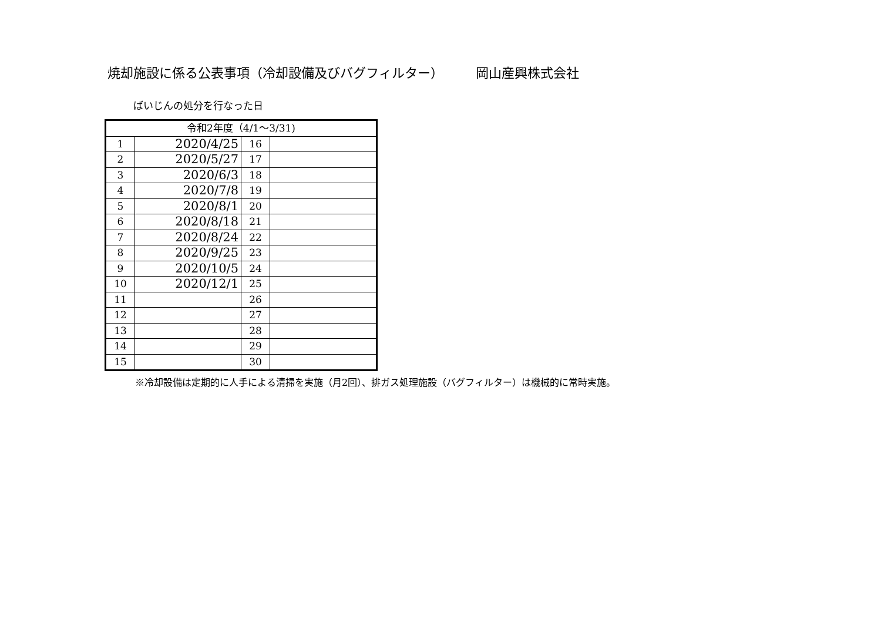焼却施設に係る公表事項（冷却設備及びバグフィルター） 岡山産興株式会社
ばいじんの処分を行なった日
| 令和2年度（4/1～3/31) | | | |
| 1 | 2020/4/25 | 16 | |
| 2 | 2020/5/27 | 17 | |
| 3 | 2020/6/3 | 18 | |
| 4 | 2020/7/8 | 19 | |
| 5 | 2020/8/1 | 20 | |
| 6 | 2020/8/18 | 21 | |
| 7 | 2020/8/24 | 22 | |
| 8 | 2020/9/25 | 23 | |
| 9 | 2020/10/5 | 24 | |
| 10 | 2020/12/1 | 25 | |
| 11 | | 26 | |
| 12 | | 27 | |
| 13 | | 28 | |
| 14 | | 29 | |
| 15 | | 30 | |
※冷却設備は定期的に人手による清掃を実施（月2回）、排ガス処理施設（バグフィルター）は機械的に常時実施。